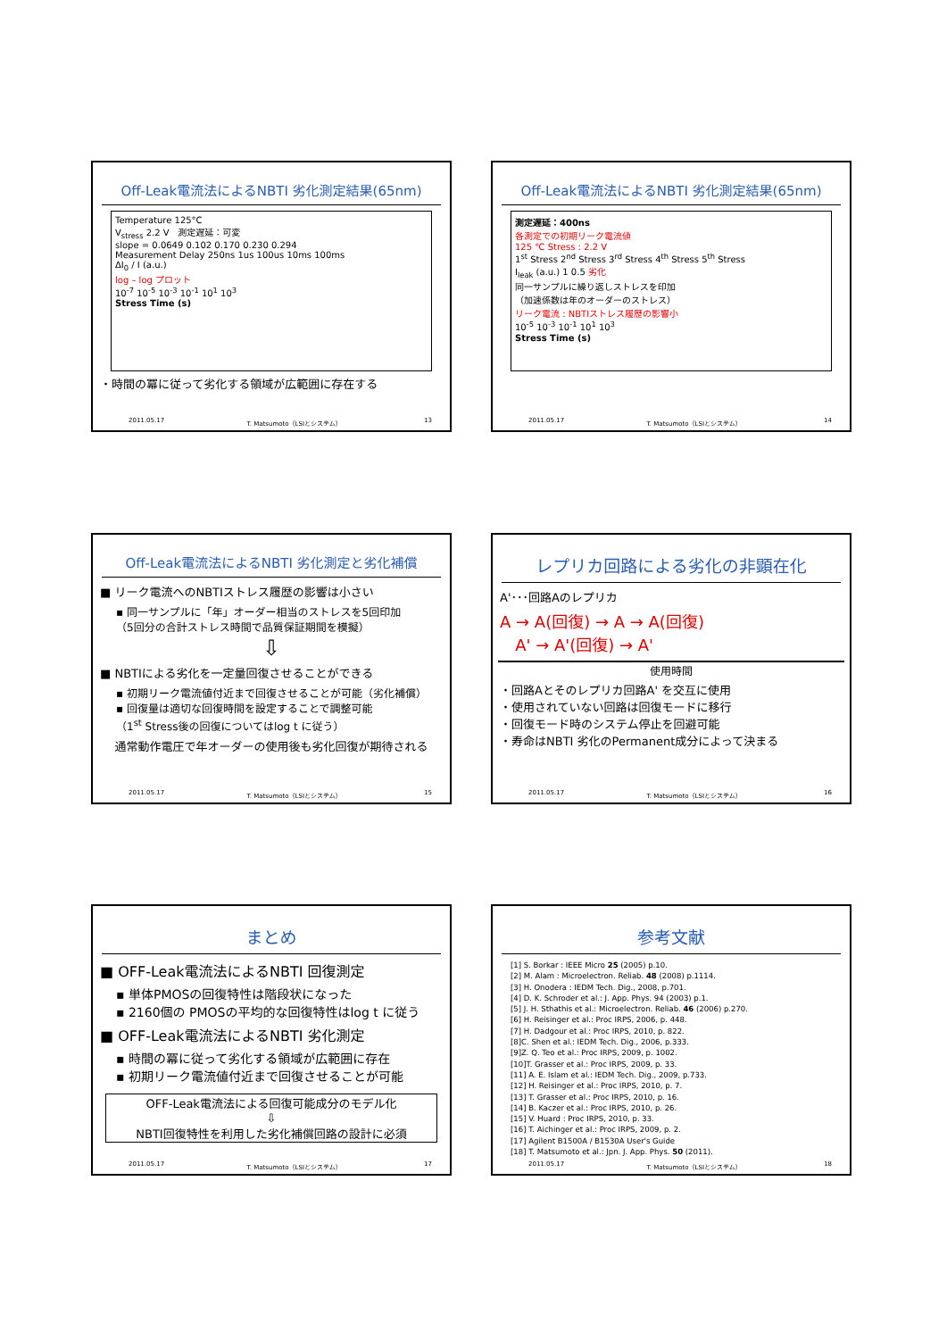Off-Leak電流法によるNBTI 劣化測定結果(65nm)
Temperature 125°C
V<sub>stress</sub> 2.2 V 測定遅延：可変
slope = 0.0649 0.102 0.170 0.230 0.294
Measurement Delay 250ns 1us 100us 10ms 100ms
ΔI<sub>0</sub> / I (a.u.)
log – log プロット
10<sup>-7</sup> 10<sup>-5</sup> 10<sup>-3</sup> 10<sup>-1</sup> 10<sup>1</sup> 10<sup>3</sup>
Stress Time (s)
・時間の冪に従って劣化する領域が広範囲に存在する
2011.05.17 T. Matsumoto（LSIとシステム） 13
Off-Leak電流法によるNBTI 劣化測定結果(65nm)
測定遅延：400ns
各測定での初期リーク電流値
125 ℃ Stress : 2.2 V
1<sup>st</sup> Stress 2<sup>nd</sup> Stress 3<sup>rd</sup> Stress 4<sup>th</sup> Stress 5<sup>th</sup> Stress
I<sub>leak</sub> (a.u.) 1 0.5 劣化
同一サンプルに繰り返しストレスを印加
（加速係数は年のオーダーのストレス）
リーク電流 : NBTIストレス履歴の影響小
10<sup>-5</sup> 10<sup>-3</sup> 10<sup>-1</sup> 10<sup>1</sup> 10<sup>3</sup>
Stress Time (s)
2011.05.17 T. Matsumoto（LSIとシステム） 14
Off-Leak電流法によるNBTI 劣化測定と劣化補償
■ リーク電流へのNBTIストレス履歴の影響は小さい
▪ 同一サンプルに「年」オーダー相当のストレスを5回印加
（5回分の合計ストレス時間で品質保証期間を模擬）
⇩
■ NBTIによる劣化を一定量回復させることができる
▪ 初期リーク電流値付近まで回復させることが可能（劣化補償）
▪ 回復量は適切な回復時間を設定することで調整可能
（1<sup>st</sup> Stress後の回復についてはlog t に従う）
通常動作電圧で年オーダーの使用後も劣化回復が期待される
2011.05.17 T. Matsumoto（LSIとシステム） 15
レプリカ回路による劣化の非顕在化
A'･･･回路Aのレプリカ
A → A(回復) → A → A(回復)
A' → A'(回復) → A'
使用時間
・回路Aとそのレプリカ回路A' を交互に使用
・使用されていない回路は回復モードに移行
・回復モード時のシステム停止を回避可能
・寿命はNBTI 劣化のPermanent成分によって決まる
2011.05.17 T. Matsumoto（LSIとシステム） 16
まとめ
■ OFF-Leak電流法によるNBTI 回復測定
▪ 単体PMOSの回復特性は階段状になった
▪ 2160個の PMOSの平均的な回復特性はlog t に従う
■ OFF-Leak電流法によるNBTI 劣化測定
▪ 時間の冪に従って劣化する領域が広範囲に存在
▪ 初期リーク電流値付近まで回復させることが可能
OFF-Leak電流法による回復可能成分のモデル化
⇩
NBTI回復特性を利用した劣化補償回路の設計に必須
2011.05.17 T. Matsumoto（LSIとシステム） 17
参考文献
[1] S. Borkar : IEEE Micro 25 (2005) p.10.
[2] M. Alam : Microelectron. Reliab. 48 (2008) p.1114.
[3] H. Onodera : IEDM Tech. Dig., 2008, p.701.
[4] D. K. Schroder et al.: J. App. Phys. 94 (2003) p.1.
[5] J. H. Sthathis et al.: Microelectron. Reliab. 46 (2006) p.270.
[6] H. Reisinger et al.: Proc IRPS, 2006, p. 448.
[7] H. Dadgour et al.: Proc IRPS, 2010, p. 822.
[8]C. Shen et al.: IEDM Tech. Dig., 2006, p.333.
[9]Z. Q. Teo et al.: Proc IRPS, 2009, p. 1002.
[10]T. Grasser et al.: Proc IRPS, 2009, p. 33.
[11] A. E. Islam et al.: IEDM Tech. Dig., 2009, p.733.
[12] H. Reisinger et al.: Proc IRPS, 2010, p. 7.
[13] T. Grasser et al.: Proc IRPS, 2010, p. 16.
[14] B. Kaczer et al.: Proc IRPS, 2010, p. 26.
[15] V. Huard : Proc IRPS, 2010, p. 33.
[16] T. Aichinger et al.: Proc IRPS, 2009, p. 2.
[17] Agilent B1500A / B1530A User's Guide
[18] T. Matsumoto et al.: Jpn. J. App. Phys. 50 (2011).
2011.05.17 T. Matsumoto（LSIとシステム） 18